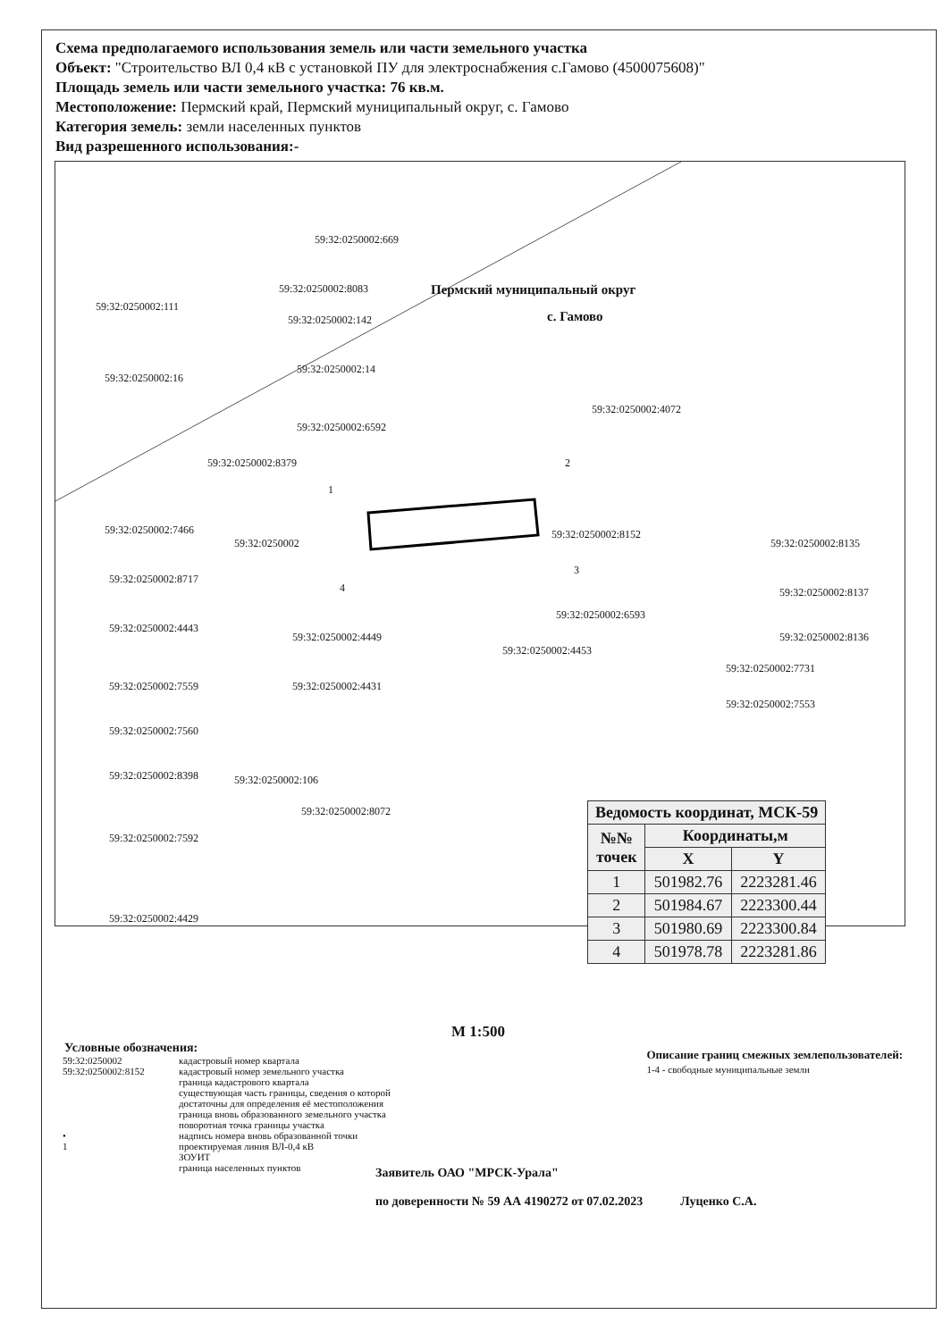Схема предполагаемого использования земель или части земельного участка
Объект: "Строительство ВЛ 0,4 кВ с установкой ПУ для электроснабжения с.Гамово (4500075608)"
Площадь земель или части земельного участка: 76 кв.м.
Местоположение: Пермский край, Пермский муниципальный округ, с. Гамово
Категория земель: земли населенных пунктов
Вид разрешенного использования:-
59:32:0250002:669
59:32:0250002:111
59:32:0250002:8083 Пермский муниципальный округ
59:32:0250002:142 с. Гамово
59:32:0250002:16
59:32:0250002:14
59:32:0250002:4072
59:32:0250002:6592
59:32:0250002:8379 2
1
59:32:0250002:7466
59:32:0250002
59:32:0250002:8152
59:32:0250002:8135
3
59:32:0250002:8717
4 59:32:0250002:8137
59:32:0250002:6593
59:32:0250002:4443
59:32:0250002:4449 59:32:0250002:8136
59:32:0250002:4453
59:32:0250002:7731
59:32:0250002:4431 59:32:0250002:7559
59:32:0250002:7553
59:32:0250002:7560
59:32:0250002:8398 59:32:0250002:106
59:32:0250002:8072
59:32:0250002:7592
59:32:0250002:4429
| Ведомость координат, МСК-59 | | |
| --- | --- | --- |
| №№ точек | Координаты,м | |
| | X | Y |
| 1 | 501982.76 | 2223281.46 |
| 2 | 501984.67 | 2223300.44 |
| 3 | 501980.69 | 2223300.84 |
| 4 | 501978.78 | 2223281.86 |
М 1:500
Условные обозначения:
59:32:0250002
59:32:0250002:8152
•
1
кадастровый номер квартала
кадастровый номер земельного участка
граница кадастрового квартала
существующая часть границы, сведения о которой
достаточны для определения её местоположения
граница вновь образованного земельного участка
поворотная точка границы участка
надпись номера вновь образованной точки
проектируемая линия ВЛ-0,4 кВ
ЗОУИТ
граница населенных пунктов
Описание границ смежных землепользователей:
1-4 - свободные муниципальные земли
Заявитель ОАО "МРСК-Урала"
по доверенности № 59 АА 4190272 от 07.02.2023 Луценко С.А.